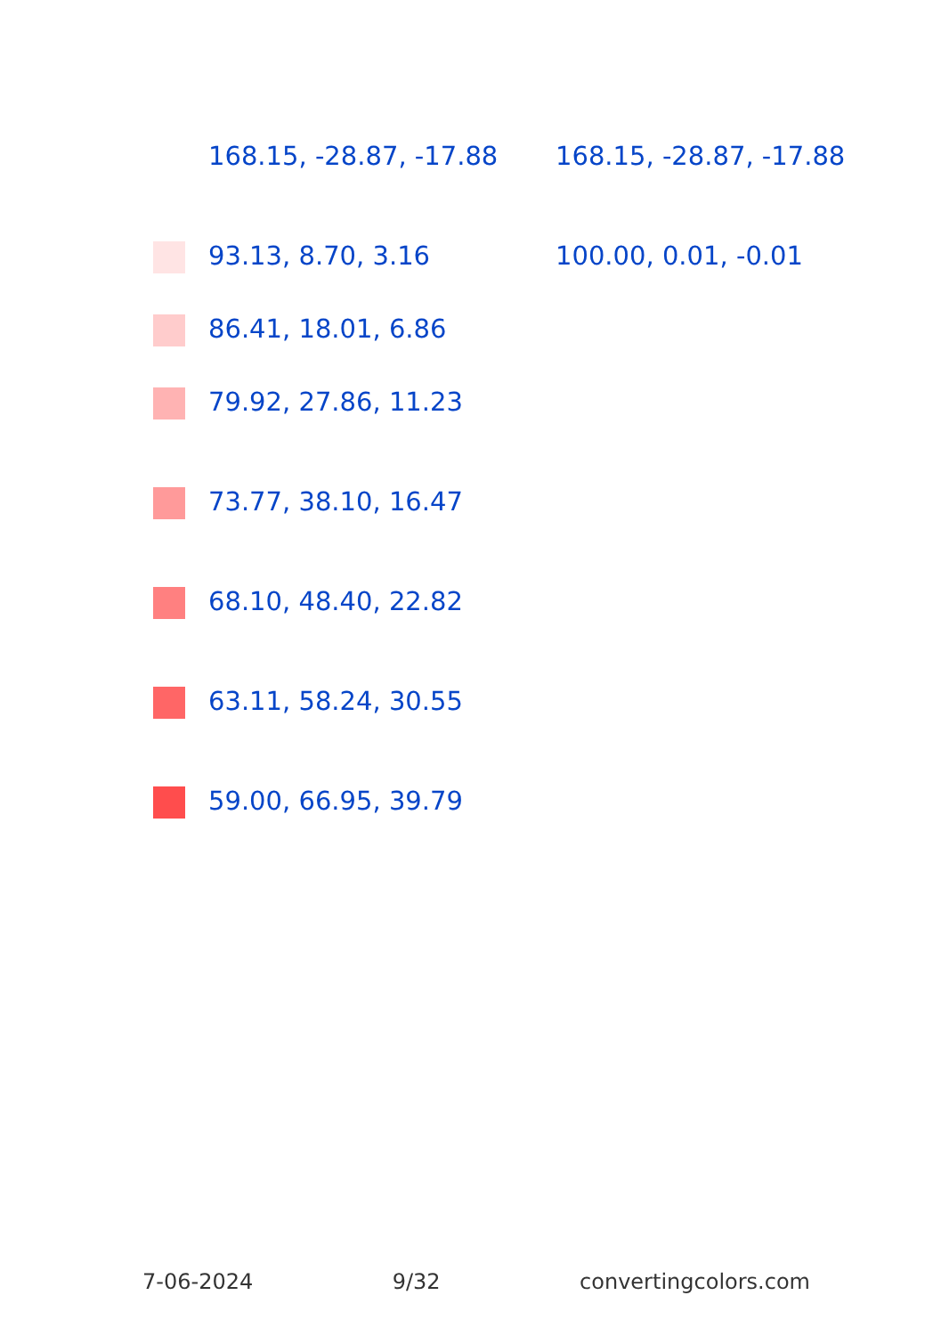168.15, -28.87, -17.88
93.13, 8.70, 3.16
86.41, 18.01, 6.86
79.92, 27.86, 11.23
73.77, 38.10, 16.47
68.10, 48.40, 22.82
63.11, 58.24, 30.55
59.00, 66.95, 39.79
168.15, -28.87, -17.88
100.00, 0.01, -0.01
7-06-2024 9/32 convertingcolors.com